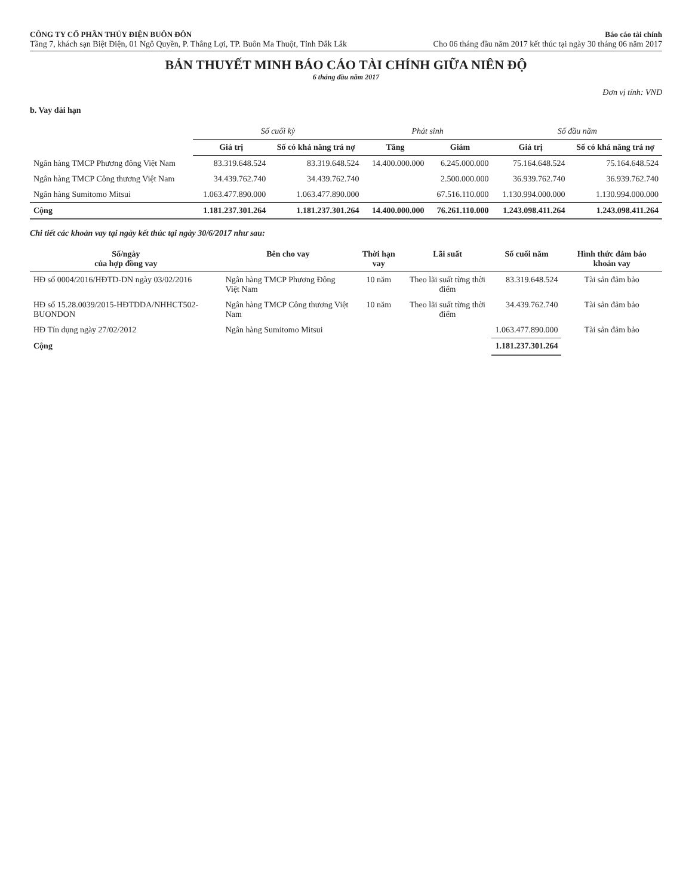CÔNG TY CỔ PHẦN THỦY ĐIỆN BUÔN ĐÔN
Tầng 7, khách sạn Biệt Điện, 01 Ngô Quyền, P. Thắng Lợi, TP. Buôn Ma Thuột, Tỉnh Đắk Lắk
Báo cáo tài chính
Cho 06 tháng đầu năm 2017 kết thúc tại ngày 30 tháng 06 năm 2017
BẢN THUYẾT MINH BÁO CÁO TÀI CHÍNH GIỮA NIÊN ĐỘ
6 tháng đầu năm 2017
Đơn vị tính: VND
b. Vay dài hạn
| | Số cuối kỳ | | Phát sinh | | Số đầu năm | |
| --- | --- | --- | --- | --- | --- | --- |
| | Giá trị | Số có khả năng trả nợ | Tăng | Giảm | Giá trị | Số có khả năng trả nợ |
| Ngân hàng TMCP Phương đông Việt Nam | 83.319.648.524 | 83.319.648.524 | 14.400.000.000 | 6.245.000.000 | 75.164.648.524 | 75.164.648.524 |
| Ngân hàng TMCP Công thương Việt Nam | 34.439.762.740 | 34.439.762.740 | | 2.500.000.000 | 36.939.762.740 | 36.939.762.740 |
| Ngân hàng Sumitomo Mitsui | 1.063.477.890.000 | 1.063.477.890.000 | | 67.516.110.000 | 1.130.994.000.000 | 1.130.994.000.000 |
| Cộng | 1.181.237.301.264 | 1.181.237.301.264 | 14.400.000.000 | 76.261.110.000 | 1.243.098.411.264 | 1.243.098.411.264 |
Chi tiết các khoản vay tại ngày kết thúc tại ngày 30/6/2017 như sau:
| Số/ngày của hợp đồng vay | Bên cho vay | Thời hạn vay | Lãi suất | Số cuối năm | Hình thức đảm bảo khoản vay |
| --- | --- | --- | --- | --- | --- |
| HĐ số 0004/2016/HĐTD-DN ngày 03/02/2016 | Ngân hàng TMCP Phương Đông Việt Nam | 10 năm | Theo lãi suất từng thời điểm | 83.319.648.524 | Tài sản đảm bảo |
| HĐ số 15.28.0039/2015-HĐTDDA/NHHCT502-BUONDON | Ngân hàng TMCP Công thương Việt Nam | 10 năm | Theo lãi suất từng thời điểm | 34.439.762.740 | Tài sản đảm bảo |
| HĐ Tín dụng ngày 27/02/2012 | Ngân hàng Sumitomo Mitsui | | | 1.063.477.890.000 | Tài sản đảm bảo |
| Cộng | | | | 1.181.237.301.264 | |